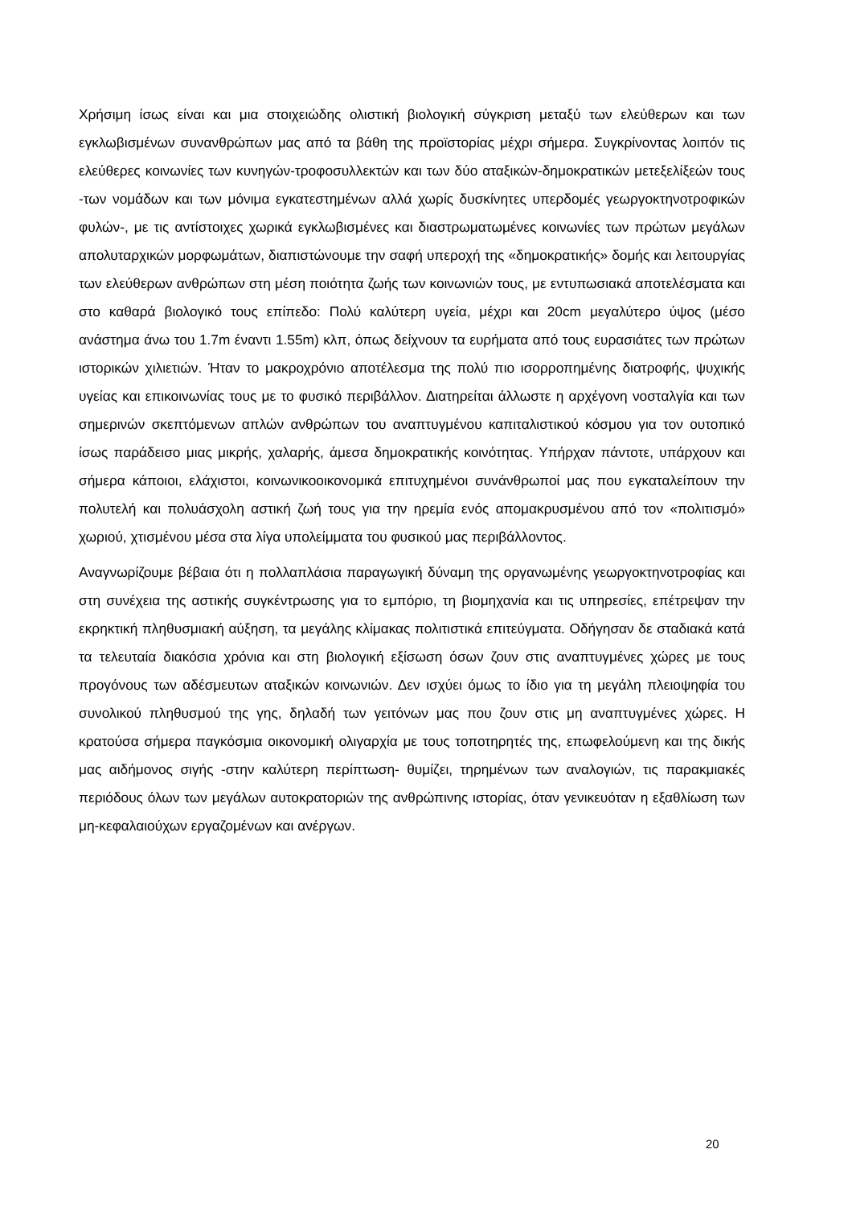Χρήσιμη ίσως είναι και μια στοιχειώδης ολιστική βιολογική σύγκριση μεταξύ των ελεύθερων και των εγκλωβισμένων συνανθρώπων μας από τα βάθη της προϊστορίας μέχρι σήμερα. Συγκρίνοντας λοιπόν τις ελεύθερες κοινωνίες των κυνηγών-τροφοσυλλεκτών και των δύο αταξικών-δημοκρατικών μετεξελίξεών τους -των νομάδων και των μόνιμα εγκατεστημένων αλλά χωρίς δυσκίνητες υπερδομές γεωργοκτηνοτροφικών φυλών-, με τις αντίστοιχες χωρικά εγκλωβισμένες και διαστρωματωμένες κοινωνίες των πρώτων μεγάλων απολυταρχικών μορφωμάτων, διαπιστώνουμε την σαφή υπεροχή της «δημοκρατικής» δομής και λειτουργίας των ελεύθερων ανθρώπων στη μέση ποιότητα ζωής των κοινωνιών τους, με εντυπωσιακά αποτελέσματα και στο καθαρά βιολογικό τους επίπεδο: Πολύ καλύτερη υγεία, μέχρι και 20cm μεγαλύτερο ύψος (μέσο ανάστημα άνω του 1.7m έναντι 1.55m) κλπ, όπως δείχνουν τα ευρήματα από τους ευρασιάτες των πρώτων ιστορικών χιλιετιών. Ήταν το μακροχρόνιο αποτέλεσμα της πολύ πιο ισορροπημένης διατροφής, ψυχικής υγείας και επικοινωνίας τους με το φυσικό περιβάλλον. Διατηρείται άλλωστε η αρχέγονη νοσταλγία και των σημερινών σκεπτόμενων απλών ανθρώπων του αναπτυγμένου καπιταλιστικού κόσμου για τον ουτοπικό ίσως παράδεισο μιας μικρής, χαλαρής, άμεσα δημοκρατικής κοινότητας. Υπήρχαν πάντοτε, υπάρχουν και σήμερα κάποιοι, ελάχιστοι, κοινωνικοοικονομικά επιτυχημένοι συνάνθρωποί μας που εγκαταλείπουν την πολυτελή και πολυάσχολη αστική ζωή τους για την ηρεμία ενός απομακρυσμένου από τον «πολιτισμό» χωριού, χτισμένου μέσα στα λίγα υπολείμματα του φυσικού μας περιβάλλοντος.
Αναγνωρίζουμε βέβαια ότι η πολλαπλάσια παραγωγική δύναμη της οργανωμένης γεωργοκτηνοτροφίας και στη συνέχεια της αστικής συγκέντρωσης για το εμπόριο, τη βιομηχανία και τις υπηρεσίες, επέτρεψαν την εκρηκτική πληθυσμιακή αύξηση, τα μεγάλης κλίμακας πολιτιστικά επιτεύγματα. Οδήγησαν δε σταδιακά κατά τα τελευταία διακόσια χρόνια και στη βιολογική εξίσωση όσων ζουν στις αναπτυγμένες χώρες με τους προγόνους των αδέσμευτων αταξικών κοινωνιών. Δεν ισχύει όμως το ίδιο για τη μεγάλη πλειοψηφία του συνολικού πληθυσμού της γης, δηλαδή των γειτόνων μας που ζουν στις μη αναπτυγμένες χώρες. Η κρατούσα σήμερα παγκόσμια οικονομική ολιγαρχία με τους τοποτηρητές της, επωφελούμενη και της δικής μας αιδήμονος σιγής -στην καλύτερη περίπτωση- θυμίζει, τηρημένων των αναλογιών, τις παρακμιακές περιόδους όλων των μεγάλων αυτοκρατοριών της ανθρώπινης ιστορίας, όταν γενικευόταν η εξαθλίωση των μη-κεφαλαιούχων εργαζομένων και ανέργων.
20